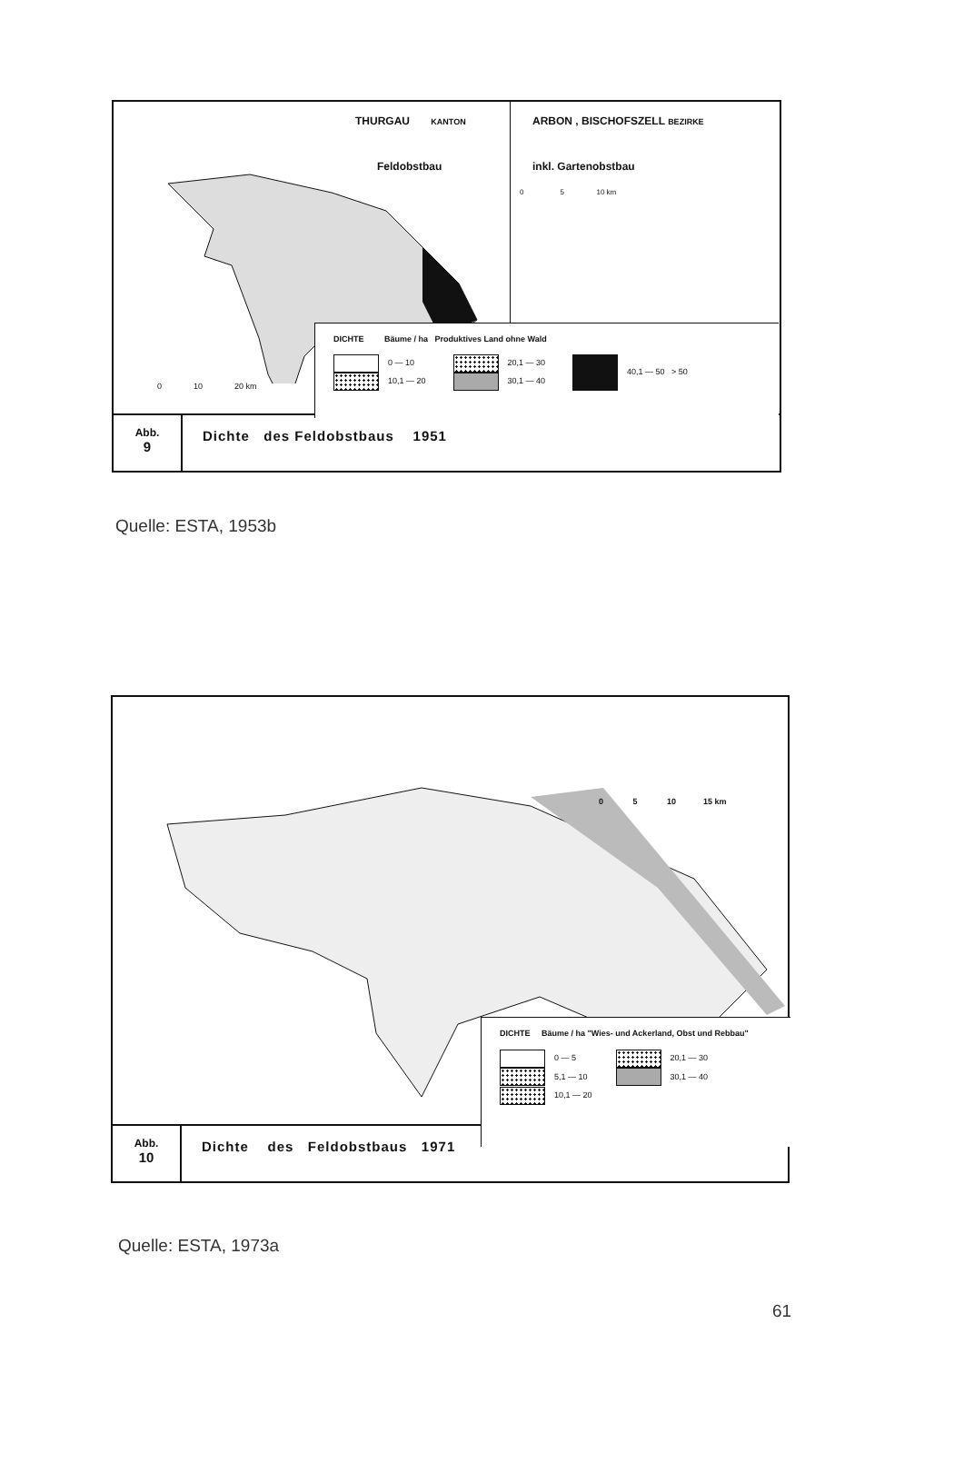THURGAU KANTON
Feldobstbau
0 10 20 km
ARBON , BISCHOFSZELL BEZIRKE
inkl. Gartenobstbau
0 5 10 km
DICHTE Bäume / ha Produktives Land ohne Wald
0 — 10
10,1 — 20
20,1 — 30
30,1 — 40
40,1 — 50 > 50
Abb.
9
Dichte des Feldobstbaus 1951
Quelle: ESTA, 1953b
0 5 10 15 km
DICHTE Bäume / ha "Wies- und Ackerland, Obst und Rebbau"
0 — 5
5,1 — 10
10,1 — 20
20,1 — 30
30,1 — 40
Abb.
10
Dichte des Feldobstbaus 1971
Quelle: ESTA, 1973a
61